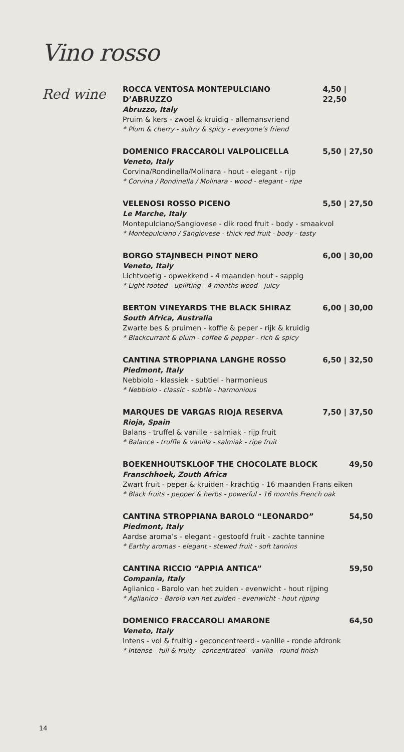Vino rosso
Red wine
ROCCA VENTOSA MONTEPULCIANO D’ABRUZZO 4,50 | 22,50
Abruzzo, Italy
Pruim & kers - zwoel & kruidig - allemansvriend
* Plum & cherry - sultry & spicy - everyone’s friend
DOMENICO FRACCAROLI VALPOLICELLA 5,50 | 27,50
Veneto, Italy
Corvina/Rondinella/Molinara - hout - elegant - rijp
* Corvina / Rondinella / Molinara - wood - elegant - ripe
VELENOSI ROSSO PICENO 5,50 | 27,50
Le Marche, Italy
Montepulciano/Sangiovese - dik rood fruit - body - smaakvol
* Montepulciano / Sangiovese - thick red fruit - body - tasty
BORGO STAJNBECH PINOT NERO 6,00 | 30,00
Veneto, Italy
Lichtvoetig - opwekkend - 4 maanden hout - sappig
* Light-footed - uplifting - 4 months wood - juicy
BERTON VINEYARDS THE BLACK SHIRAZ 6,00 | 30,00
South Africa, Australia
Zwarte bes & pruimen - koffie & peper - rijk & kruidig
* Blackcurrant & plum - coffee & pepper - rich & spicy
CANTINA STROPPIANA LANGHE ROSSO 6,50 | 32,50
Piedmont, Italy
Nebbiolo - klassiek - subtiel - harmonieus
* Nebbiolo - classic - subtle - harmonious
MARQUES DE VARGAS RIOJA RESERVA 7,50 | 37,50
Rioja, Spain
Balans - truffel & vanille - salmiak - rijp fruit
* Balance - truffle & vanilla - salmiak - ripe fruit
BOEKENHOUTSKLOOF THE CHOCOLATE BLOCK 49,50
Franschhoek, Zouth Africa
Zwart fruit - peper & kruiden - krachtig - 16 maanden Frans eiken
* Black fruits - pepper & herbs - powerful - 16 months French oak
CANTINA STROPPIANA BAROLO “LEONARDO” 54,50
Piedmont, Italy
Aardse aroma’s - elegant - gestoofd fruit - zachte tannine
* Earthy aromas - elegant - stewed fruit - soft tannins
CANTINA RICCIO “APPIA ANTICA” 59,50
Compania, Italy
Aglianico - Barolo van het zuiden - evenwicht - hout rijping
* Aglianico - Barolo van het zuiden - evenwicht - hout rijping
DOMENICO FRACCAROLI AMARONE 64,50
Veneto, Italy
Intens - vol & fruitig - geconcentreerd - vanille - ronde afdronk
* Intense - full & fruity - concentrated - vanilla - round finish
14